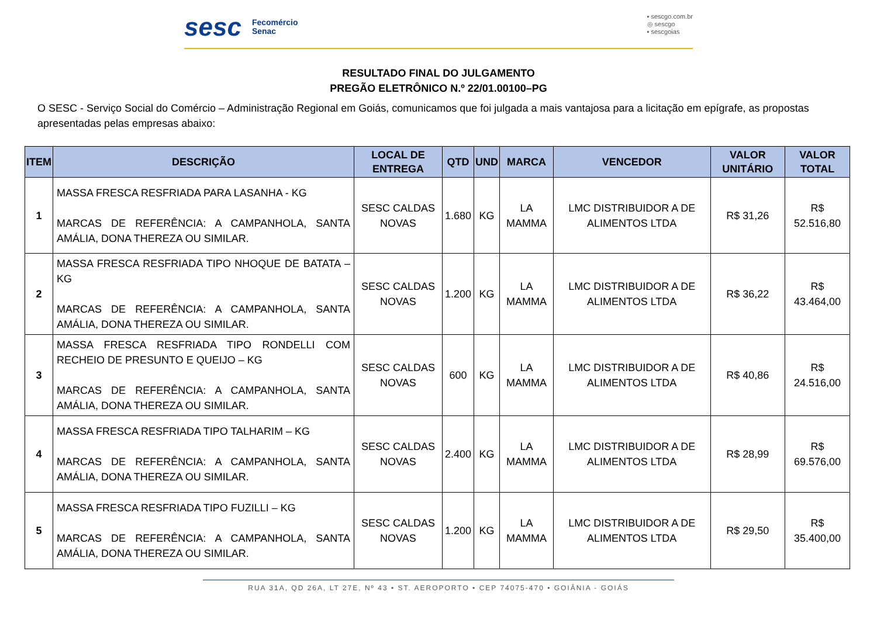sesc Fecomércio
Senac
▪ sescgo.com.br
◎ sescgo
▪ sescgoias
RESULTADO FINAL DO JULGAMENTO
PREGÃO ELETRÔNICO N.º 22/01.00100–PG
O SESC - Serviço Social do Comércio – Administração Regional em Goiás, comunicamos que foi julgada a mais vantajosa para a licitação em epígrafe, as propostas apresentadas pelas empresas abaixo:
| ITEM | DESCRIÇÃO | LOCAL DE ENTREGA | QTD | UND | MARCA | VENCEDOR | VALOR UNITÁRIO | VALOR TOTAL |
| --- | --- | --- | --- | --- | --- | --- | --- | --- |
| 1 | MASSA FRESCA RESFRIADA PARA LASANHA - KG MARCAS DE REFERÊNCIA: A CAMPANHOLA, SANTA AMÁLIA, DONA THEREZA OU SIMILAR. | SESC CALDAS NOVAS | 1.680 | KG | LA MAMMA | LMC DISTRIBUIDOR A DE ALIMENTOS LTDA | R$ 31,26 | R$ 52.516,80 |
| 2 | MASSA FRESCA RESFRIADA TIPO NHOQUE DE BATATA – KG MARCAS DE REFERÊNCIA: A CAMPANHOLA, SANTA AMÁLIA, DONA THEREZA OU SIMILAR. | SESC CALDAS NOVAS | 1.200 | KG | LA MAMMA | LMC DISTRIBUIDOR A DE ALIMENTOS LTDA | R$ 36,22 | R$ 43.464,00 |
| 3 | MASSA FRESCA RESFRIADA TIPO RONDELLI COM RECHEIO DE PRESUNTO E QUEIJO – KG MARCAS DE REFERÊNCIA: A CAMPANHOLA, SANTA AMÁLIA, DONA THEREZA OU SIMILAR. | SESC CALDAS NOVAS | 600 | KG | LA MAMMA | LMC DISTRIBUIDOR A DE ALIMENTOS LTDA | R$ 40,86 | R$ 24.516,00 |
| 4 | MASSA FRESCA RESFRIADA TIPO TALHARIM – KG MARCAS DE REFERÊNCIA: A CAMPANHOLA, SANTA AMÁLIA, DONA THEREZA OU SIMILAR. | SESC CALDAS NOVAS | 2.400 | KG | LA MAMMA | LMC DISTRIBUIDOR A DE ALIMENTOS LTDA | R$ 28,99 | R$ 69.576,00 |
| 5 | MASSA FRESCA RESFRIADA TIPO FUZILLI – KG MARCAS DE REFERÊNCIA: A CAMPANHOLA, SANTA AMÁLIA, DONA THEREZA OU SIMILAR. | SESC CALDAS NOVAS | 1.200 | KG | LA MAMMA | LMC DISTRIBUIDOR A DE ALIMENTOS LTDA | R$ 29,50 | R$ 35.400,00 |
RUA 31A, QD 26A, LT 27E, Nº 43 • ST. AEROPORTO • CEP 74075-470 • GOIÂNIA - GOIÁS